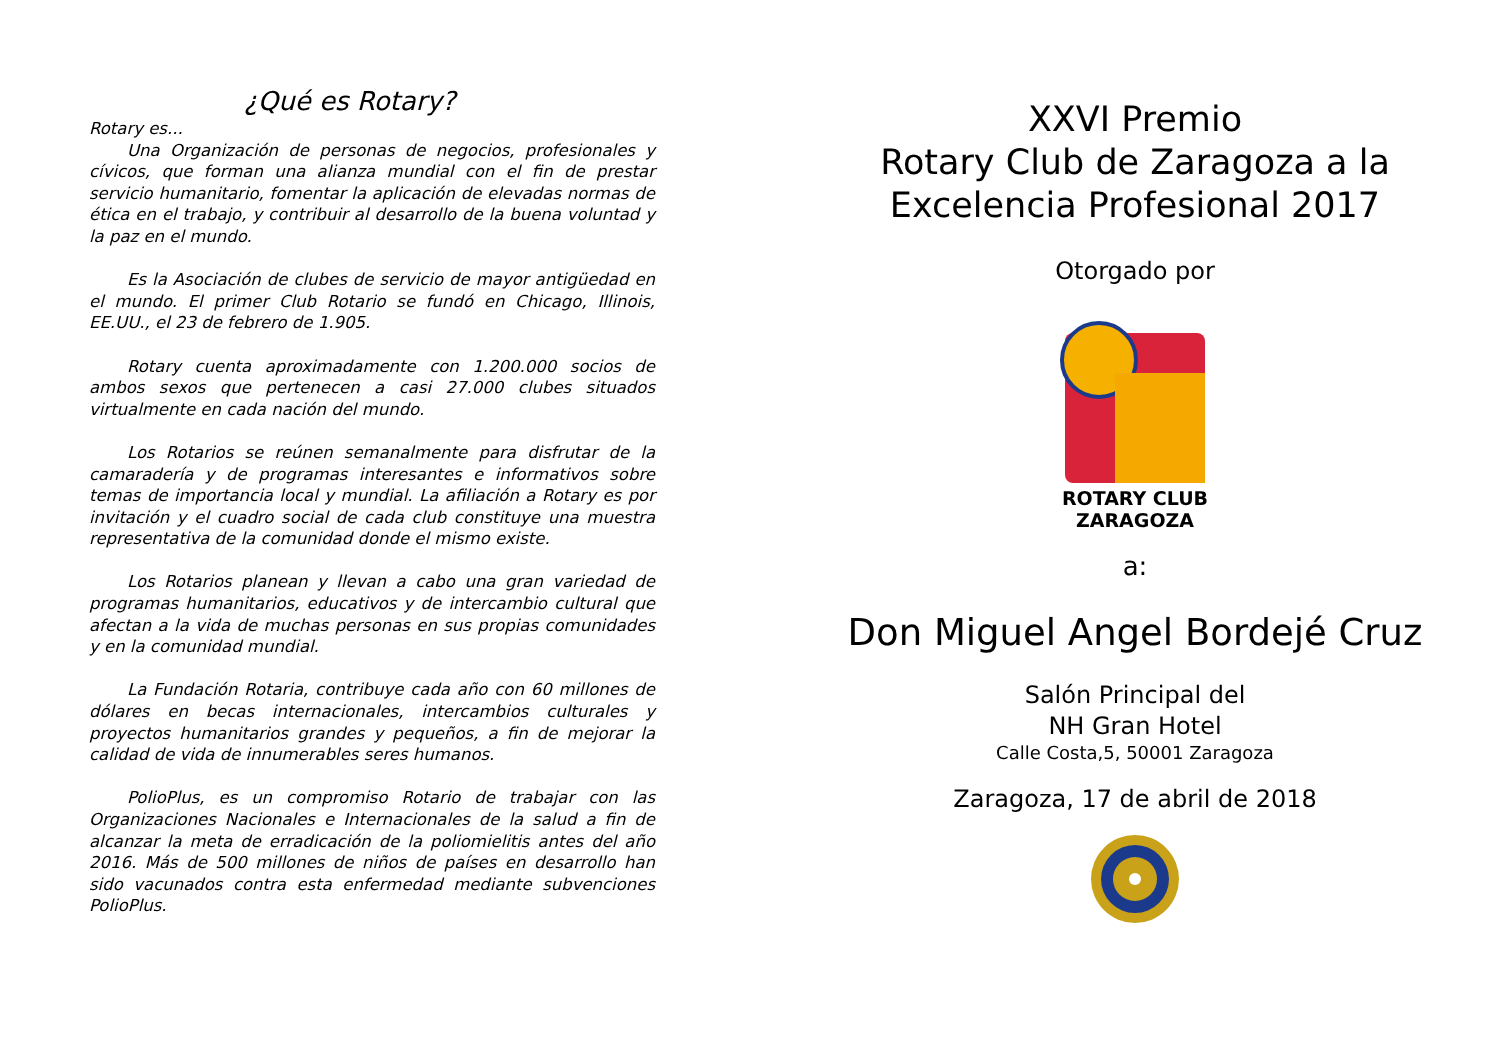¿Qué es Rotary?
Rotary es...
Una Organización de personas de negocios, profesionales y cívicos, que forman una alianza mundial con el fin de prestar servicio humanitario, fomentar la aplicación de elevadas normas de ética en el trabajo, y contribuir al desarrollo de la buena voluntad y la paz en el mundo.
Es la Asociación de clubes de servicio de mayor antigüedad en el mundo. El primer Club Rotario se fundó en Chicago, Illinois, EE.UU., el 23 de febrero de 1.905.
Rotary cuenta aproximadamente con 1.200.000 socios de ambos sexos que pertenecen a casi 27.000 clubes situados virtualmente en cada nación del mundo.
Los Rotarios se reúnen semanalmente para disfrutar de la camaradería y de programas interesantes e informativos sobre temas de importancia local y mundial. La afiliación a Rotary es por invitación y el cuadro social de cada club constituye una muestra representativa de la comunidad donde el mismo existe.
Los Rotarios planean y llevan a cabo una gran variedad de programas humanitarios, educativos y de intercambio cultural que afectan a la vida de muchas personas en sus propias comunidades y en la comunidad mundial.
La Fundación Rotaria, contribuye cada año con 60 millones de dólares en becas internacionales, intercambios culturales y proyectos humanitarios grandes y pequeños, a fin de mejorar la calidad de vida de innumerables seres humanos.
PolioPlus, es un compromiso Rotario de trabajar con las Organizaciones Nacionales e Internacionales de la salud a fin de alcanzar la meta de erradicación de la poliomielitis antes del año 2016. Más de 500 millones de niños de países en desarrollo han sido vacunados contra esta enfermedad mediante subvenciones PolioPlus.
XXVI Premio
Rotary Club de Zaragoza a la
Excelencia Profesional 2017
Otorgado por
ROTARY CLUB
ZARAGOZA
a:
Don Miguel Angel Bordejé Cruz
Salón Principal del
NH Gran Hotel
Calle Costa,5, 50001 Zaragoza
Zaragoza, 17 de abril de 2018